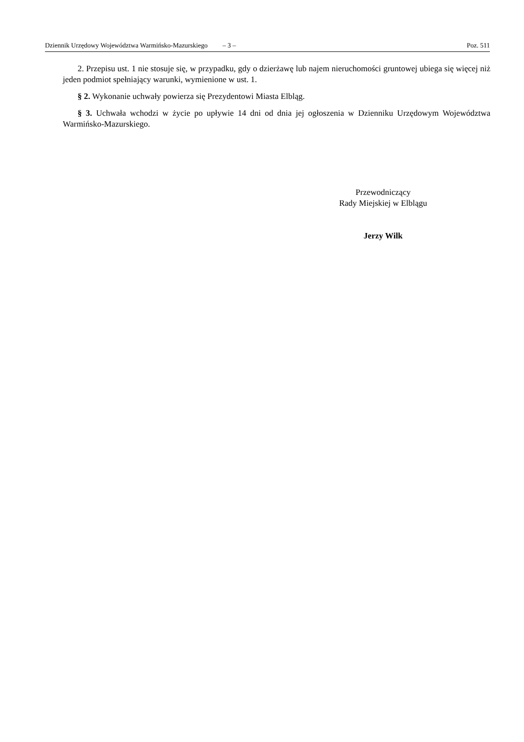Dziennik Urzędowy Województwa Warmińsko-Mazurskiego – 3 – Poz. 511
2. Przepisu ust. 1 nie stosuje się, w przypadku, gdy o dzierżawę lub najem nieruchomości gruntowej ubiega się więcej niż jeden podmiot spełniający warunki, wymienione w ust. 1.
§ 2. Wykonanie uchwały powierza się Prezydentowi Miasta Elbląg.
§ 3. Uchwała wchodzi w życie po upływie 14 dni od dnia jej ogłoszenia w Dzienniku Urzędowym Województwa Warmińsko-Mazurskiego.
Przewodniczący
Rady Miejskiej w Elblągu
Jerzy Wilk